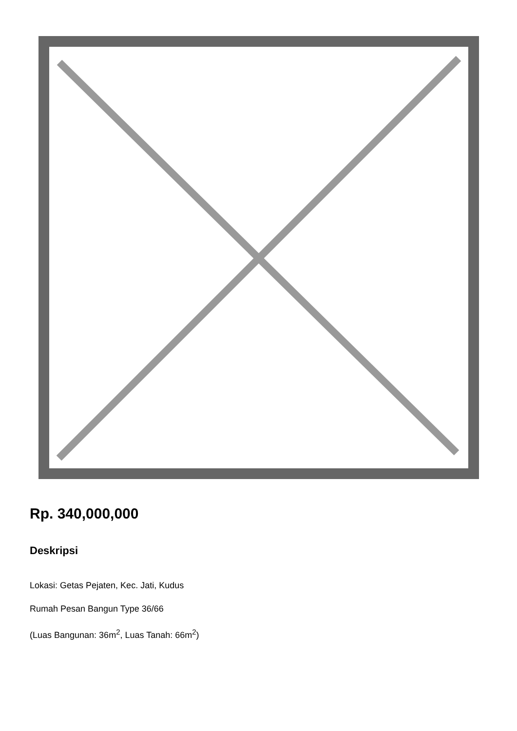Rp. 340,000,000
Deskripsi
Lokasi: Getas Pejaten, Kec. Jati, Kudus
Rumah Pesan Bangun Type 36/66
(Luas Bangunan: 36m<sup>2</sup>, Luas Tanah: 66m<sup>2</sup>)